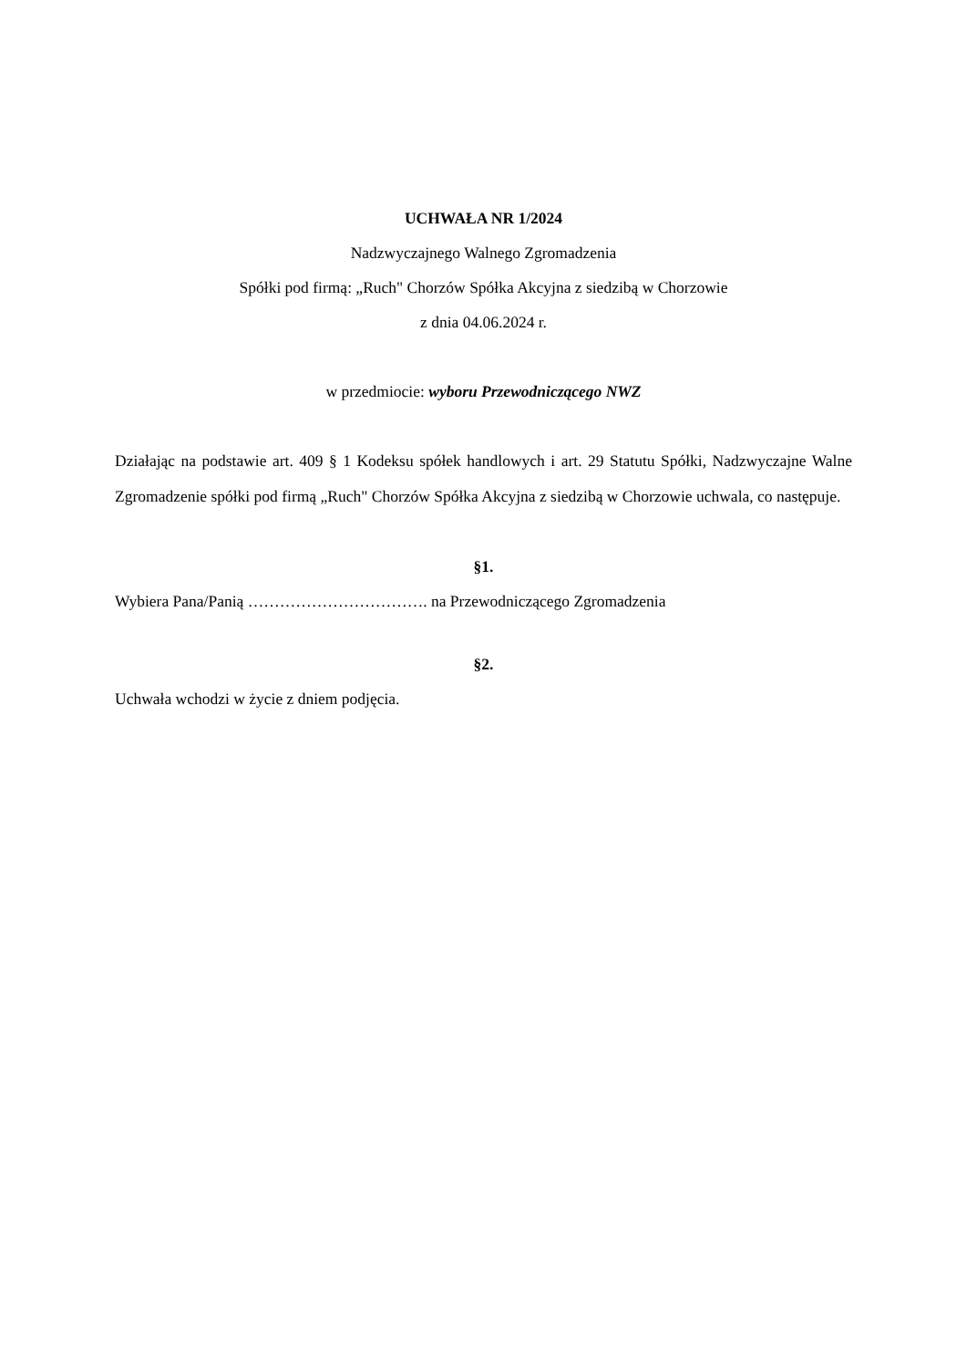UCHWAŁA NR 1/2024
Nadzwyczajnego Walnego Zgromadzenia
Spółki pod firmą: „Ruch" Chorzów Spółka Akcyjna z siedzibą w Chorzowie
z dnia 04.06.2024 r.
w przedmiocie: wyboru Przewodniczącego NWZ
Działając na podstawie art. 409 § 1 Kodeksu spółek handlowych i art. 29 Statutu Spółki, Nadzwyczajne Walne Zgromadzenie spółki pod firmą „Ruch" Chorzów Spółka Akcyjna z siedzibą w Chorzowie uchwala, co następuje.
§1.
Wybiera Pana/Panią ……………………………. na Przewodniczącego Zgromadzenia
§2.
Uchwała wchodzi w życie z dniem podjęcia.